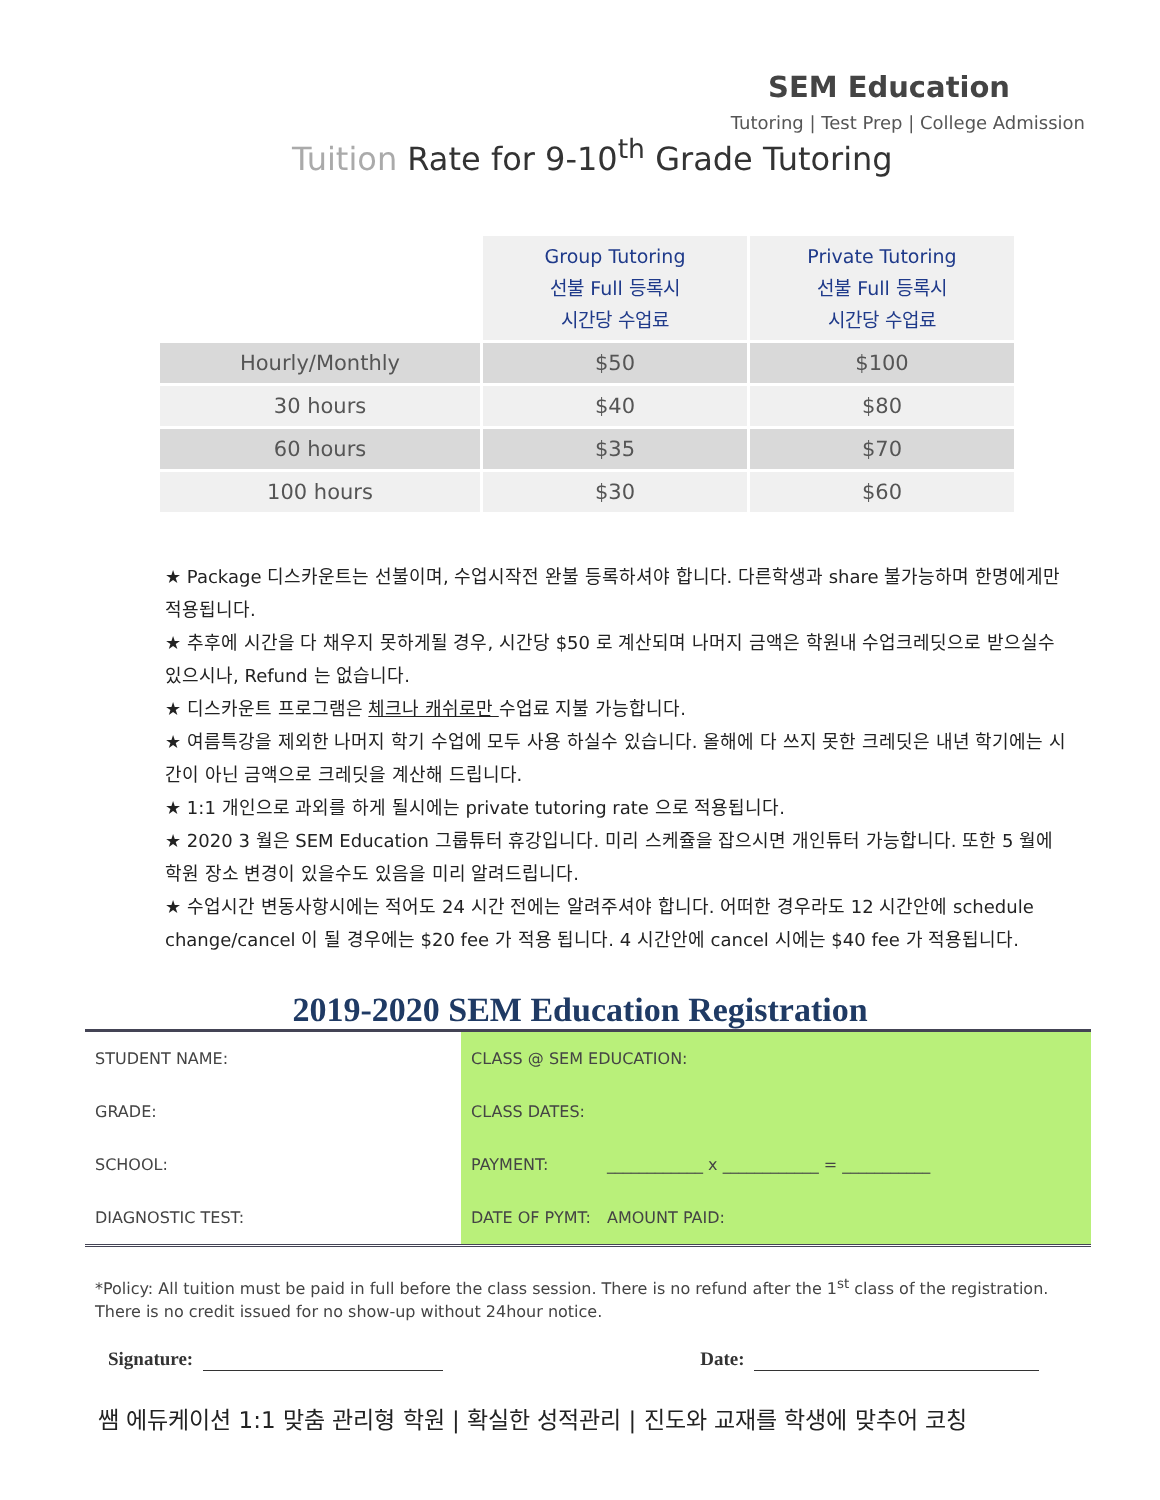SEM Education
Tutoring | Test Prep | College Admission
Tuition Rate for 9-10<sup>th</sup> Grade Tutoring
| | Group Tutoring 선불 Full 등록시 시간당 수업료 | Private Tutoring 선불 Full 등록시 시간당 수업료 |
| Hourly/Monthly | $50 | $100 |
| 30 hours | $40 | $80 |
| 60 hours | $35 | $70 |
| 100 hours | $30 | $60 |
★ Package 디스카운트는 선불이며, 수업시작전 완불 등록하셔야 합니다. 다른학생과 share 불가능하며 한명에게만 적용됩니다.
★ 추후에 시간을 다 채우지 못하게될 경우, 시간당 $50 로 계산되며 나머지 금액은 학원내 수업크레딧으로 받으실수있으시나, Refund 는 없습니다.
★ 디스카운트 프로그램은 체크나 캐쉬로만 수업료 지불 가능합니다.
★ 여름특강을 제외한 나머지 학기 수업에 모두 사용 하실수 있습니다. 올해에 다 쓰지 못한 크레딧은 내년 학기에는 시간이 아닌 금액으로 크레딧을 계산해 드립니다.
★ 1:1 개인으로 과외를 하게 될시에는 private tutoring rate 으로 적용됩니다.
★ 2020 3 월은 SEM Education 그룹튜터 휴강입니다. 미리 스케쥴을 잡으시면 개인튜터 가능합니다. 또한 5 월에 학원 장소 변경이 있을수도 있음을 미리 알려드립니다.
★ 수업시간 변동사항시에는 적어도 24 시간 전에는 알려주셔야 합니다. 어떠한 경우라도 12 시간안에 schedule change/cancel 이 될 경우에는 $20 fee 가 적용 됩니다. 4 시간안에 cancel 시에는 $40 fee 가 적용됩니다.
2019-2020 SEM Education Registration
| STUDENT NAME: | CLASS @ SEM EDUCATION: | | |
| GRADE: | CLASS DATES: | | |
| SCHOOL: | PAYMENT: | ____________ x ____________ = ___________ | |
| DIAGNOSTIC TEST: | DATE OF PYMT: | | AMOUNT PAID: |
*Policy: All tuition must be paid in full before the class session. There is no refund after the 1<sup>st</sup> class of the registration. There is no credit issued for no show-up without 24hour notice.
Signature: Date:
쌤 에듀케이션 1:1 맞춤 관리형 학원 | 확실한 성적관리 | 진도와 교재를 학생에 맞추어 코칭